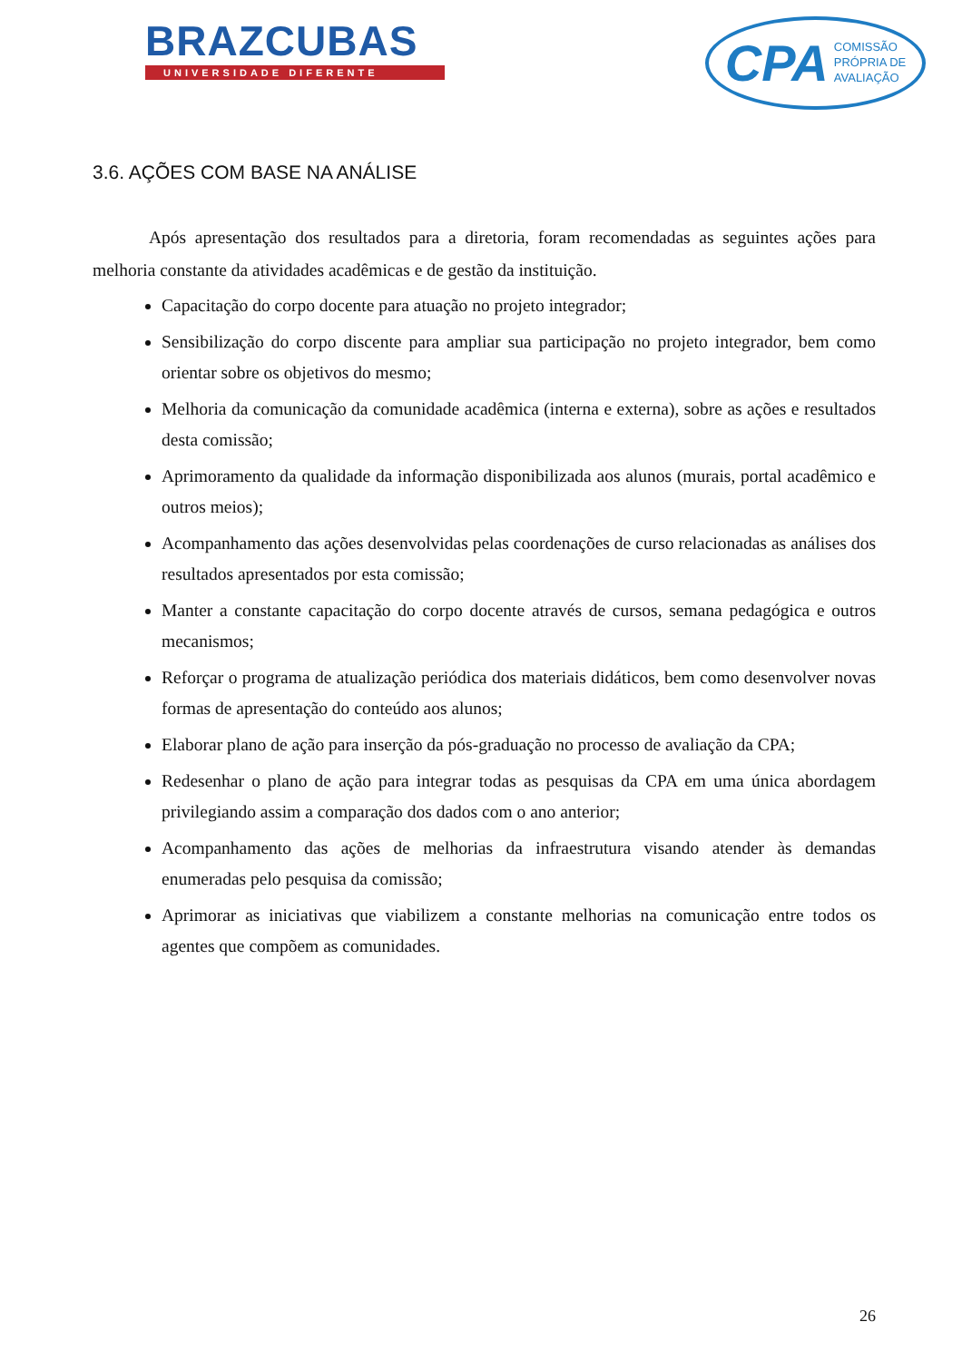BRAZCUBAS
UNIVERSIDADE DIFERENTE
CPA COMISSÃO
PRÓPRIA DE
AVALIAÇÃO
3.6. AÇÕES COM BASE NA ANÁLISE
Após apresentação dos resultados para a diretoria, foram recomendadas as seguintes ações para melhoria constante da atividades acadêmicas e de gestão da instituição.
Capacitação do corpo docente para atuação no projeto integrador;
Sensibilização do corpo discente para ampliar sua participação no projeto integrador, bem como orientar sobre os objetivos do mesmo;
Melhoria da comunicação da comunidade acadêmica (interna e externa), sobre as ações e resultados desta comissão;
Aprimoramento da qualidade da informação disponibilizada aos alunos (murais, portal acadêmico e outros meios);
Acompanhamento das ações desenvolvidas pelas coordenações de curso relacionadas as análises dos resultados apresentados por esta comissão;
Manter a constante capacitação do corpo docente através de cursos, semana pedagógica e outros mecanismos;
Reforçar o programa de atualização periódica dos materiais didáticos, bem como desenvolver novas formas de apresentação do conteúdo aos alunos;
Elaborar plano de ação para inserção da pós-graduação no processo de avaliação da CPA;
Redesenhar o plano de ação para integrar todas as pesquisas da CPA em uma única abordagem privilegiando assim a comparação dos dados com o ano anterior;
Acompanhamento das ações de melhorias da infraestrutura visando atender às demandas enumeradas pelo pesquisa da comissão;
Aprimorar as iniciativas que viabilizem a constante melhorias na comunicação entre todos os agentes que compõem as comunidades.
26